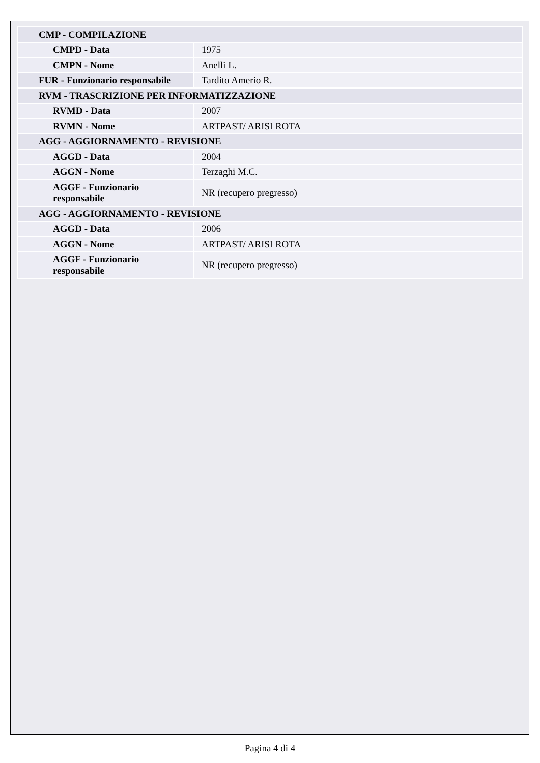| CMP - COMPILAZIONE | |
| CMPD - Data | 1975 |
| CMPN - Nome | Anelli L. |
| FUR - Funzionario responsabile | Tardito Amerio R. |
| RVM - TRASCRIZIONE PER INFORMATIZZAZIONE | |
| RVMD - Data | 2007 |
| RVMN - Nome | ARTPAST/ ARISI ROTA |
| AGG - AGGIORNAMENTO - REVISIONE | |
| AGGD - Data | 2004 |
| AGGN - Nome | Terzaghi M.C. |
| AGGF - Funzionario responsabile | NR (recupero pregresso) |
| AGG - AGGIORNAMENTO - REVISIONE | |
| AGGD - Data | 2006 |
| AGGN - Nome | ARTPAST/ ARISI ROTA |
| AGGF - Funzionario responsabile | NR (recupero pregresso) |
Pagina 4 di 4